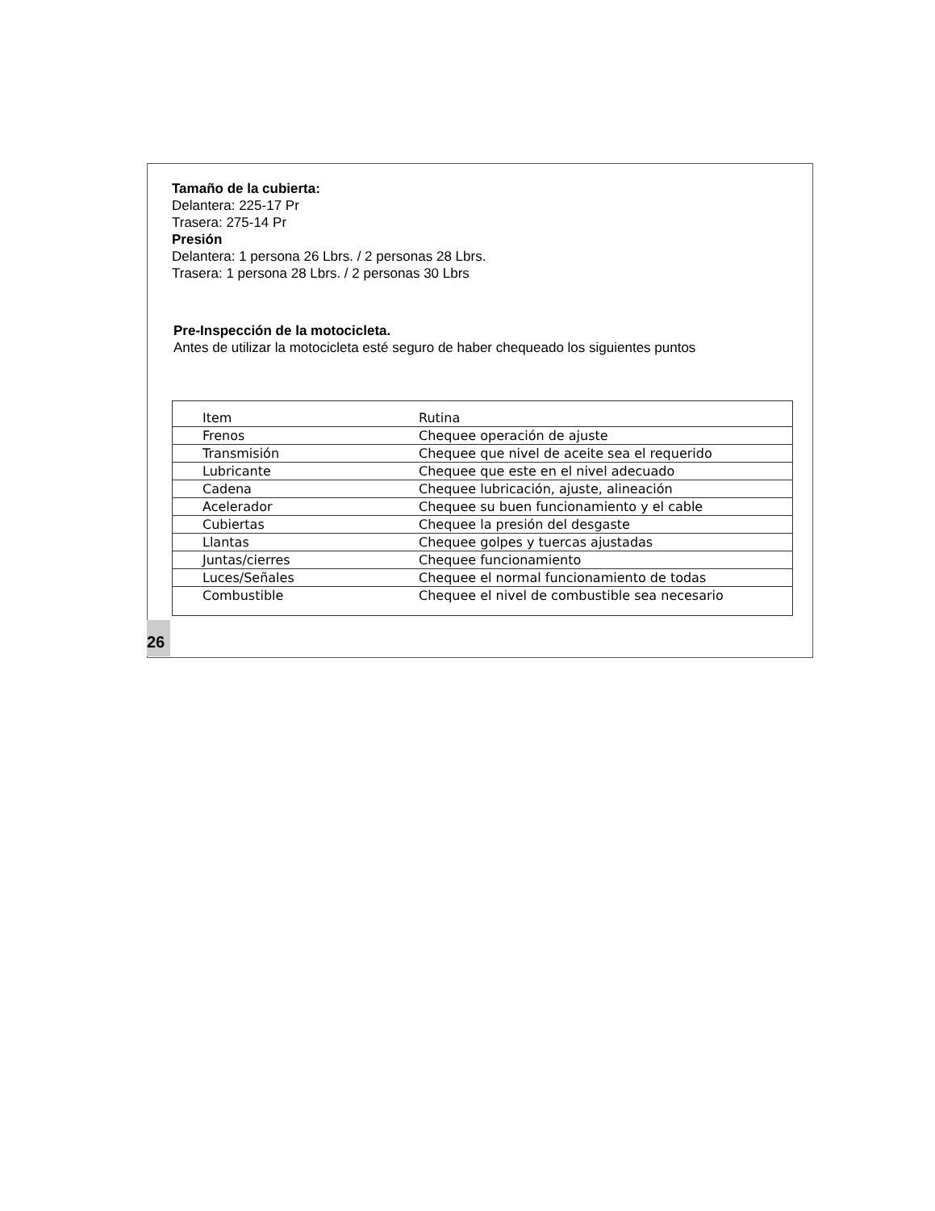Tamaño de la cubierta:
Delantera: 225-17 Pr
Trasera: 275-14 Pr
Presión
Delantera: 1 persona 26 Lbrs. / 2 personas 28 Lbrs.
Trasera: 1 persona 28 Lbrs. / 2 personas 30 Lbrs
Pre-Inspección de la motocicleta.
Antes de utilizar la motocicleta esté seguro de haber chequeado los siguientes puntos
| Item | Rutina |
| Frenos | Chequee operación de ajuste |
| Transmisión | Chequee que nivel de aceite sea el requerido |
| Lubricante | Chequee que este en el nivel adecuado |
| Cadena | Chequee lubricación, ajuste, alineación |
| Acelerador | Chequee su buen funcionamiento y el cable |
| Cubiertas | Chequee la presión del desgaste |
| Llantas | Chequee golpes y tuercas ajustadas |
| Juntas/cierres | Chequee funcionamiento |
| Luces/Señales | Chequee el normal funcionamiento de todas |
| Combustible | Chequee el nivel de combustible sea necesario |
26